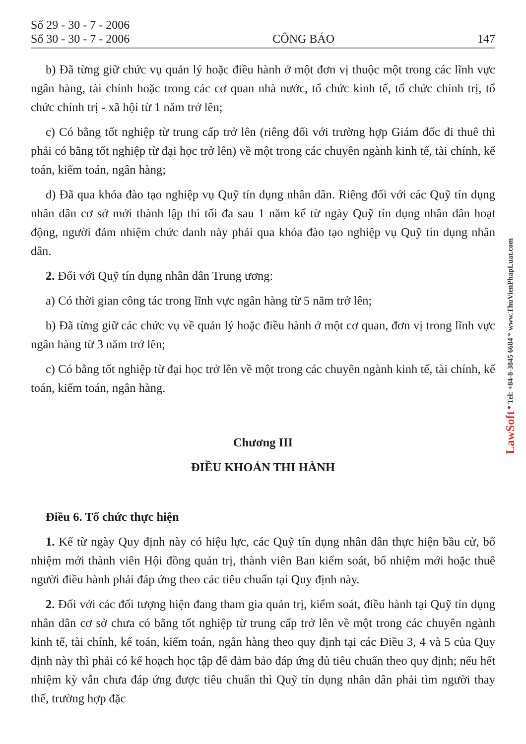LawSoft * Tel: +84-8-3845 6684 * www.ThuVienPhapLuat.com
Số 29 - 30 - 7 - 2006
Số 30 - 30 - 7 - 2006
CÔNG BÁO
147
b) Đã từng giữ chức vụ quản lý hoặc điều hành ở một đơn vị thuộc một trong các lĩnh vực ngân hàng, tài chính hoặc trong các cơ quan nhà nước, tổ chức kinh tế, tổ chức chính trị, tổ chức chính trị - xã hội từ 1 năm trở lên;
c) Có bằng tốt nghiệp từ trung cấp trở lên (riêng đối với trường hợp Giám đốc đi thuê thì phải có bằng tốt nghiệp từ đại học trở lên) về một trong các chuyên ngành kinh tế, tài chính, kế toán, kiểm toán, ngân hàng;
d) Đã qua khóa đào tạo nghiệp vụ Quỹ tín dụng nhân dân. Riêng đối với các Quỹ tín dụng nhân dân cơ sở mới thành lập thì tối đa sau 1 năm kể từ ngày Quỹ tín dụng nhân dân hoạt động, người đảm nhiệm chức danh này phải qua khóa đào tạo nghiệp vụ Quỹ tín dụng nhân dân.
2. Đối với Quỹ tín dụng nhân dân Trung ương:
a) Có thời gian công tác trong lĩnh vực ngân hàng từ 5 năm trở lên;
b) Đã từng giữ các chức vụ về quản lý hoặc điều hành ở một cơ quan, đơn vị trong lĩnh vực ngân hàng từ 3 năm trở lên;
c) Có bằng tốt nghiệp từ đại học trở lên về một trong các chuyên ngành kinh tế, tài chính, kế toán, kiểm toán, ngân hàng.
Chương III
ĐIỀU KHOẢN THI HÀNH
Điều 6. Tổ chức thực hiện
1. Kể từ ngày Quy định này có hiệu lực, các Quỹ tín dụng nhân dân thực hiện bầu cử, bổ nhiệm mới thành viên Hội đồng quản trị, thành viên Ban kiểm soát, bổ nhiệm mới hoặc thuê người điều hành phải đáp ứng theo các tiêu chuẩn tại Quy định này.
2. Đối với các đối tượng hiện đang tham gia quản trị, kiểm soát, điều hành tại Quỹ tín dụng nhân dân cơ sở chưa có bằng tốt nghiệp từ trung cấp trở lên về một trong các chuyên ngành kinh tế, tài chính, kế toán, kiểm toán, ngân hàng theo quy định tại các Điều 3, 4 và 5 của Quy định này thì phải có kế hoạch học tập để đảm bảo đáp ứng đủ tiêu chuẩn theo quy định; nếu hết nhiệm kỳ vẫn chưa đáp ứng được tiêu chuẩn thì Quỹ tín dụng nhân dân phải tìm người thay thế, trường hợp đặc